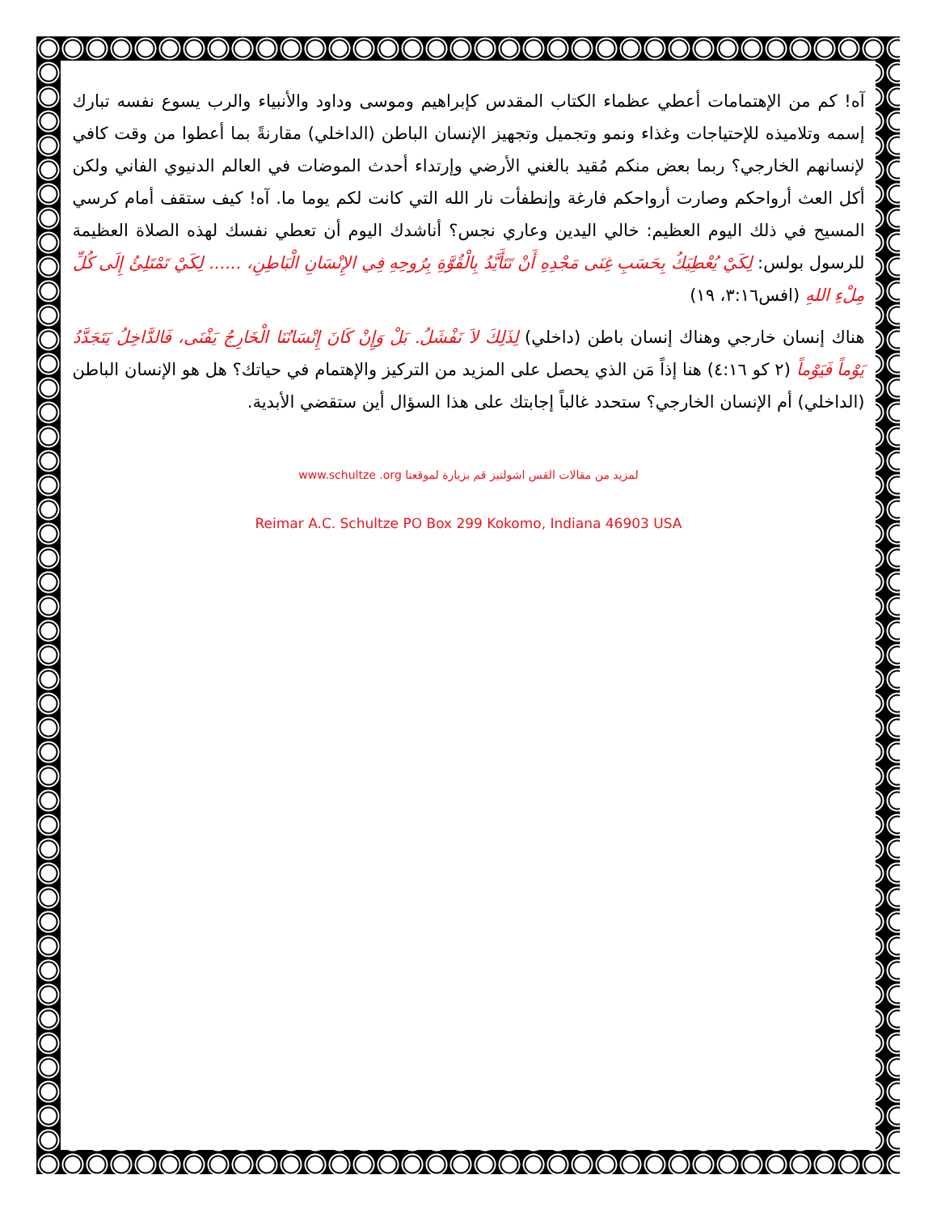آه! كم من الإهتمامات أعطي عظماء الكتاب المقدس كإبراهيم وموسى وداود والأنبياء والرب يسوع نفسه تبارك إسمه وتلاميذه للإحتياجات وغذاء ونمو وتجميل وتجهيز الإنسان الباطن (الداخلي) مقارنةً بما أعطوا من وقت كافي لإنسانهم الخارجي؟ ربما بعض منكم مُقيد بالغني الأرضي وإرتداء أحدث الموضات في العالم الدنيوي الفاني ولكن أكل العث أرواحكم وصارت أرواحكم فارغة وإنطفأت نار الله التي كانت لكم يوما ما. آه! كيف ستقف أمام كرسي المسيح في ذلك اليوم العظيم: خالي اليدين وعاري نجس؟ أناشدك اليوم أن تعطي نفسك لهذه الصلاة العظيمة للرسول بولس: لِكَيْ يُعْطِيَكُ بِحَسَبِ غِنَى مَجْدِهِ أَنْ تَتَأَيَّدُ بِالْقُوَّةِ بِرُوحِهِ فِي الإِنْسَانِ الْبَاطِنِ، ...... لِكَيْ تَمْتَلِئُ إِلَى كُلِّ مِلْءِ اللهِ (افس٣:١٦، ١٩)
هناك إنسان خارجي وهناك إنسان باطن (داخلي) لِذَلِكَ لاَ نَفْشَلُ. بَلْ وَإِنْ كَانَ إِنْسَانُنَا الْخَارِجُ يَفْنَى، فَالدَّاخِلُ يَتَجَدَّدُ يَوْماً فَيَوْماً (٢ كو ٤:١٦) هنا إذاً مَن الذي يحصل على المزيد من التركيز والإهتمام في حياتك؟ هل هو الإنسان الباطن (الداخلي) أم الإنسان الخارجي؟ ستحدد غالباً إجابتك على هذا السؤال أين ستقضي الأبدية.
لمزيد من مقالات القس اشولتيز قم بزيارة لموقعنا www.schultze .org
Reimar A.C. Schultze PO Box 299 Kokomo, Indiana 46903 USA